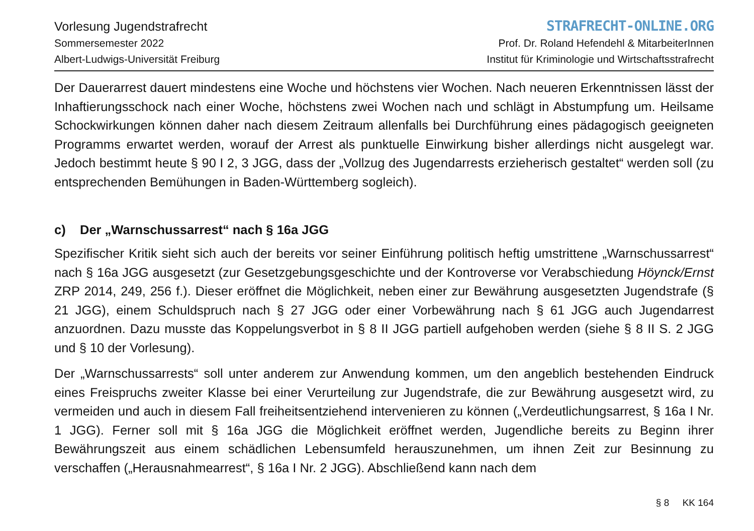Vorlesung Jugendstrafrecht
Sommersemester 2022
Albert-Ludwigs-Universität Freiburg
STRAFRECHT-ONLINE.ORG
Prof. Dr. Roland Hefendehl & MitarbeiterInnen
Institut für Kriminologie und Wirtschaftsstrafrecht
Der Dauerarrest dauert mindestens eine Woche und höchstens vier Wochen. Nach neueren Erkenntnissen lässt der Inhaftierungsschock nach einer Woche, höchstens zwei Wochen nach und schlägt in Abstumpfung um. Heilsame Schockwirkungen können daher nach diesem Zeitraum allenfalls bei Durchführung eines pädagogisch geeigneten Programms erwartet werden, worauf der Arrest als punktuelle Einwirkung bisher allerdings nicht ausgelegt war. Jedoch bestimmt heute § 90 I 2, 3 JGG, dass der „Vollzug des Jugendarrests erzieherisch gestaltet“ werden soll (zu entsprechenden Bemühungen in Baden-Württemberg sogleich).
c) Der „Warnschussarrest“ nach § 16a JGG
Spezifischer Kritik sieht sich auch der bereits vor seiner Einführung politisch heftig umstrittene „Warnschussarrest“ nach § 16a JGG ausgesetzt (zur Gesetzgebungsgeschichte und der Kontroverse vor Verabschiedung Höynck/Ernst ZRP 2014, 249, 256 f.). Dieser eröffnet die Möglichkeit, neben einer zur Bewährung ausgesetzten Jugendstrafe (§ 21 JGG), einem Schuldspruch nach § 27 JGG oder einer Vorbewährung nach § 61 JGG auch Jugendarrest anzuordnen. Dazu musste das Koppelungsverbot in § 8 II JGG partiell aufgehoben werden (siehe § 8 II S. 2 JGG und § 10 der Vorlesung).
Der „Warnschussarrests“ soll unter anderem zur Anwendung kommen, um den angeblich bestehenden Eindruck eines Freispruchs zweiter Klasse bei einer Verurteilung zur Jugendstrafe, die zur Bewährung ausgesetzt wird, zu vermeiden und auch in diesem Fall freiheitsentziehend intervenieren zu können („Verdeutlichungsarrest, § 16a I Nr. 1 JGG). Ferner soll mit § 16a JGG die Möglichkeit eröffnet werden, Jugendliche bereits zu Beginn ihrer Bewährungszeit aus einem schädlichen Lebensumfeld herauszunehmen, um ihnen Zeit zur Besinnung zu verschaffen („Herausnahmearrest“, § 16a I Nr. 2 JGG). Abschließend kann nach dem
§ 8 KK 164